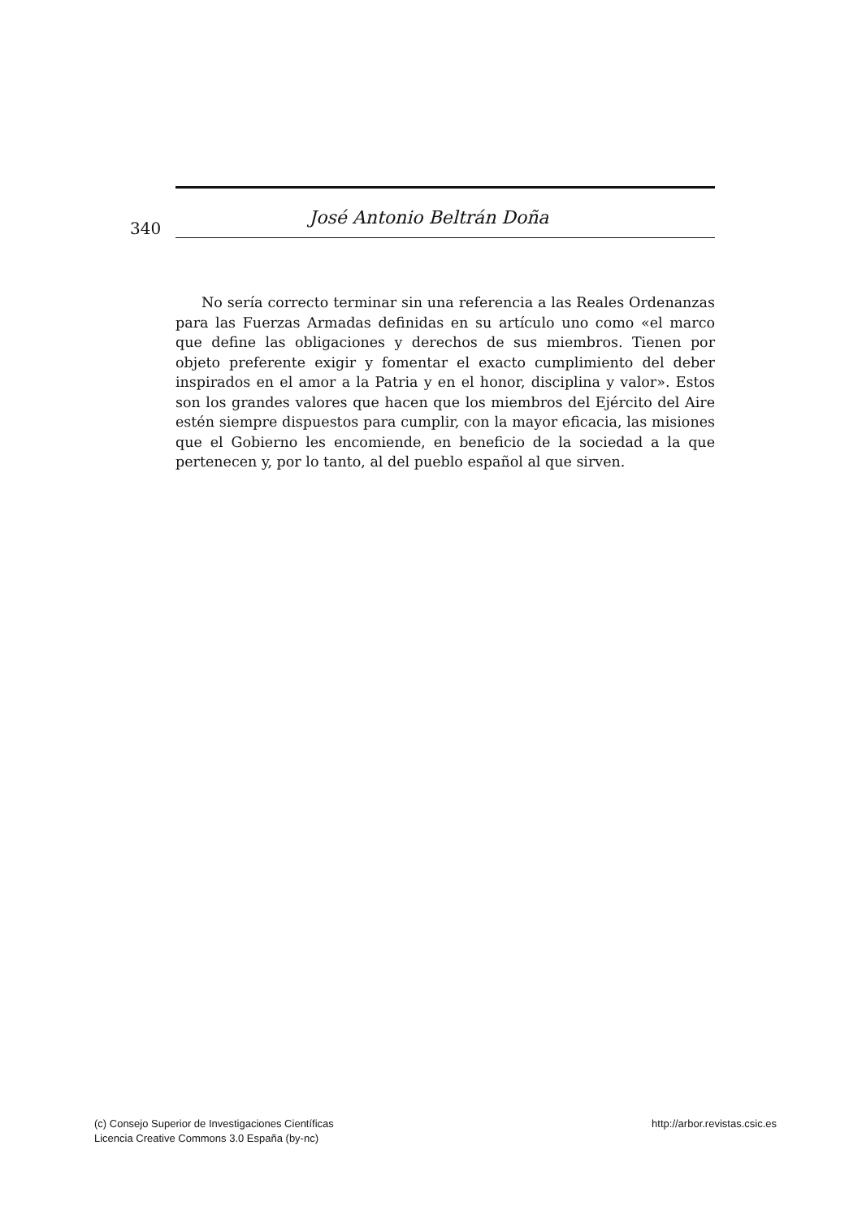340
José Antonio Beltrán Doña
No sería correcto terminar sin una referencia a las Reales Ordenanzas para las Fuerzas Armadas definidas en su artículo uno como «el marco que define las obligaciones y derechos de sus miembros. Tienen por objeto preferente exigir y fomentar el exacto cumplimiento del deber inspirados en el amor a la Patria y en el honor, disciplina y valor». Estos son los grandes valores que hacen que los miembros del Ejército del Aire estén siempre dispuestos para cumplir, con la mayor eficacia, las misiones que el Gobierno les encomiende, en beneficio de la sociedad a la que pertenecen y, por lo tanto, al del pueblo español al que sirven.
(c) Consejo Superior de Investigaciones Científicas
Licencia Creative Commons 3.0 España (by-nc)
http://arbor.revistas.csic.es